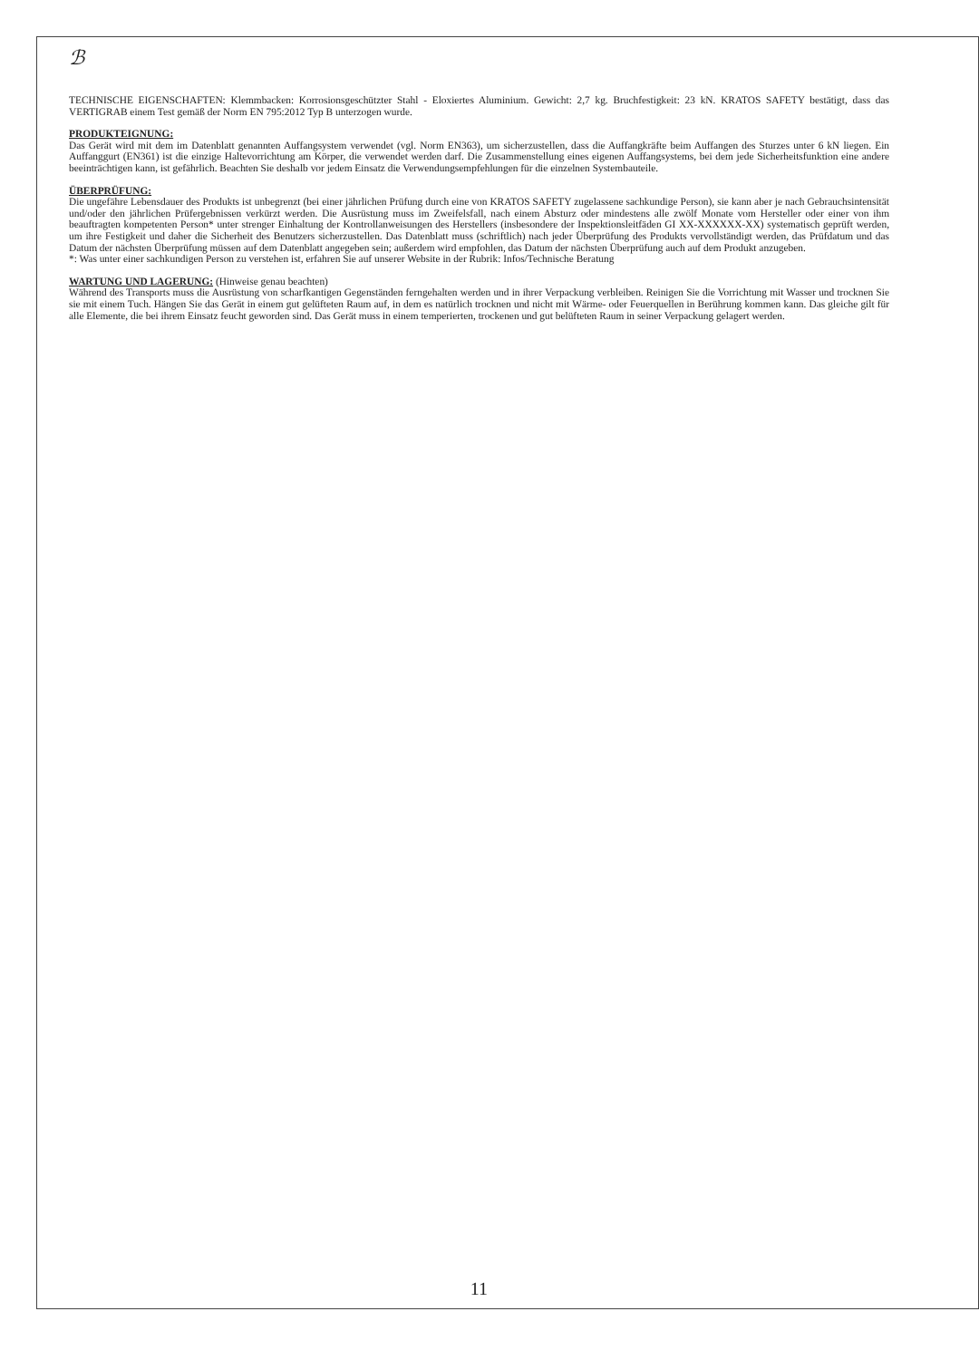ℬ
TECHNISCHE EIGENSCHAFTEN: Klemmbacken: Korrosionsgeschützter Stahl - Eloxiertes Aluminium. Gewicht: 2,7 kg. Bruchfestigkeit: 23 kN. KRATOS SAFETY bestätigt, dass das VERTIGRAB einem Test gemäß der Norm EN 795:2012 Typ B unterzogen wurde.
PRODUKTEIGNUNG:
Das Gerät wird mit dem im Datenblatt genannten Auffangsystem verwendet (vgl. Norm EN363), um sicherzustellen, dass die Auffangkräfte beim Auffangen des Sturzes unter 6 kN liegen. Ein Auffanggurt (EN361) ist die einzige Haltevorrichtung am Körper, die verwendet werden darf. Die Zusammenstellung eines eigenen Auffangsystems, bei dem jede Sicherheitsfunktion eine andere beeinträchtigen kann, ist gefährlich. Beachten Sie deshalb vor jedem Einsatz die Verwendungsempfehlungen für die einzelnen Systembauteile.
ÜBERPRÜFUNG:
Die ungefähre Lebensdauer des Produkts ist unbegrenzt (bei einer jährlichen Prüfung durch eine von KRATOS SAFETY zugelassene sachkundige Person), sie kann aber je nach Gebrauchsintensität und/oder den jährlichen Prüfergebnissen verkürzt werden. Die Ausrüstung muss im Zweifelsfall, nach einem Absturz oder mindestens alle zwölf Monate vom Hersteller oder einer von ihm beauftragten kompetenten Person* unter strenger Einhaltung der Kontrollanweisungen des Herstellers (insbesondere der Inspektionsleitfäden GI XX-XXXXXX-XX) systematisch geprüft werden, um ihre Festigkeit und daher die Sicherheit des Benutzers sicherzustellen. Das Datenblatt muss (schriftlich) nach jeder Überprüfung des Produkts vervollständigt werden, das Prüfdatum und das Datum der nächsten Überprüfung müssen auf dem Datenblatt angegeben sein; außerdem wird empfohlen, das Datum der nächsten Überprüfung auch auf dem Produkt anzugeben.
*: Was unter einer sachkundigen Person zu verstehen ist, erfahren Sie auf unserer Website in der Rubrik: Infos/Technische Beratung
WARTUNG UND LAGERUNG: (Hinweise genau beachten)
Während des Transports muss die Ausrüstung von scharfkantigen Gegenständen ferngehalten werden und in ihrer Verpackung verbleiben. Reinigen Sie die Vorrichtung mit Wasser und trocknen Sie sie mit einem Tuch. Hängen Sie das Gerät in einem gut gelüfteten Raum auf, in dem es natürlich trocknen und nicht mit Wärme- oder Feuerquellen in Berührung kommen kann. Das gleiche gilt für alle Elemente, die bei ihrem Einsatz feucht geworden sind. Das Gerät muss in einem temperierten, trockenen und gut belüfteten Raum in seiner Verpackung gelagert werden.
11